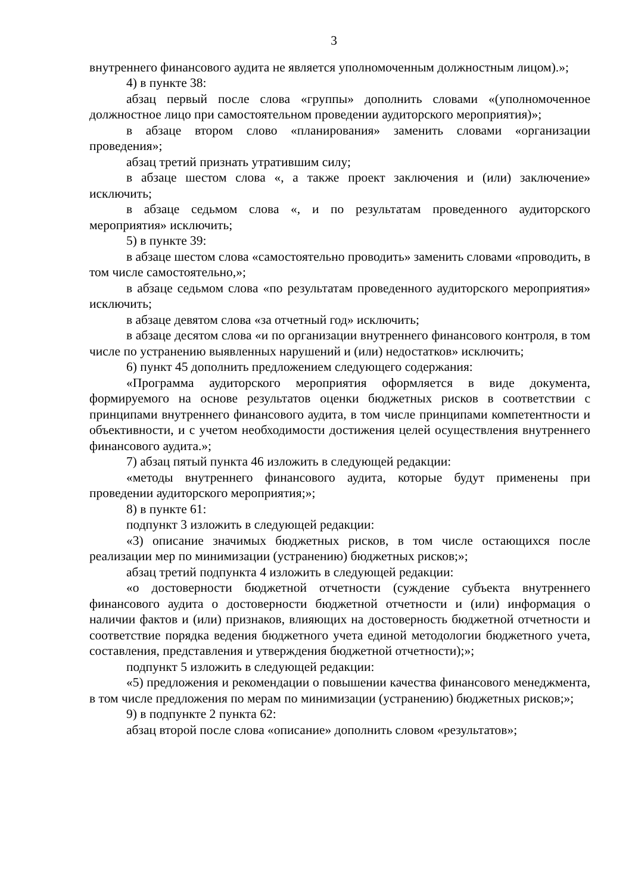3
внутреннего финансового аудита не является уполномоченным должностным лицом).»;
4) в пункте 38:
абзац первый после слова «группы» дополнить словами «(уполномоченное должностное лицо при самостоятельном проведении аудиторского мероприятия)»;
в абзаце втором слово «планирования» заменить словами «организации проведения»;
абзац третий признать утратившим силу;
в абзаце шестом слова «, а также проект заключения и (или) заключение» исключить;
в абзаце седьмом слова «, и по результатам проведенного аудиторского мероприятия» исключить;
5) в пункте 39:
в абзаце шестом слова «самостоятельно проводить» заменить словами «проводить, в том числе самостоятельно,»;
в абзаце седьмом слова «по результатам проведенного аудиторского мероприятия» исключить;
в абзаце девятом слова «за отчетный год» исключить;
в абзаце десятом слова «и по организации внутреннего финансового контроля, в том числе по устранению выявленных нарушений и (или) недостатков» исключить;
6) пункт 45 дополнить предложением следующего содержания:
«Программа аудиторского мероприятия оформляется в виде документа, формируемого на основе результатов оценки бюджетных рисков в соответствии с принципами внутреннего финансового аудита, в том числе принципами компетентности и объективности, и с учетом необходимости достижения целей осуществления внутреннего финансового аудита.»;
7) абзац пятый пункта 46 изложить в следующей редакции:
«методы внутреннего финансового аудита, которые будут применены при проведении аудиторского мероприятия;»;
8) в пункте 61:
подпункт 3 изложить в следующей редакции:
«3) описание значимых бюджетных рисков, в том числе остающихся после реализации мер по минимизации (устранению) бюджетных рисков;»;
абзац третий подпункта 4 изложить в следующей редакции:
«о достоверности бюджетной отчетности (суждение субъекта внутреннего финансового аудита о достоверности бюджетной отчетности и (или) информация о наличии фактов и (или) признаков, влияющих на достоверность бюджетной отчетности и соответствие порядка ведения бюджетного учета единой методологии бюджетного учета, составления, представления и утверждения бюджетной отчетности);»;
подпункт 5 изложить в следующей редакции:
«5) предложения и рекомендации о повышении качества финансового менеджмента, в том числе предложения по мерам по минимизации (устранению) бюджетных рисков;»;
9) в подпункте 2 пункта 62:
абзац второй после слова «описание» дополнить словом «результатов»;